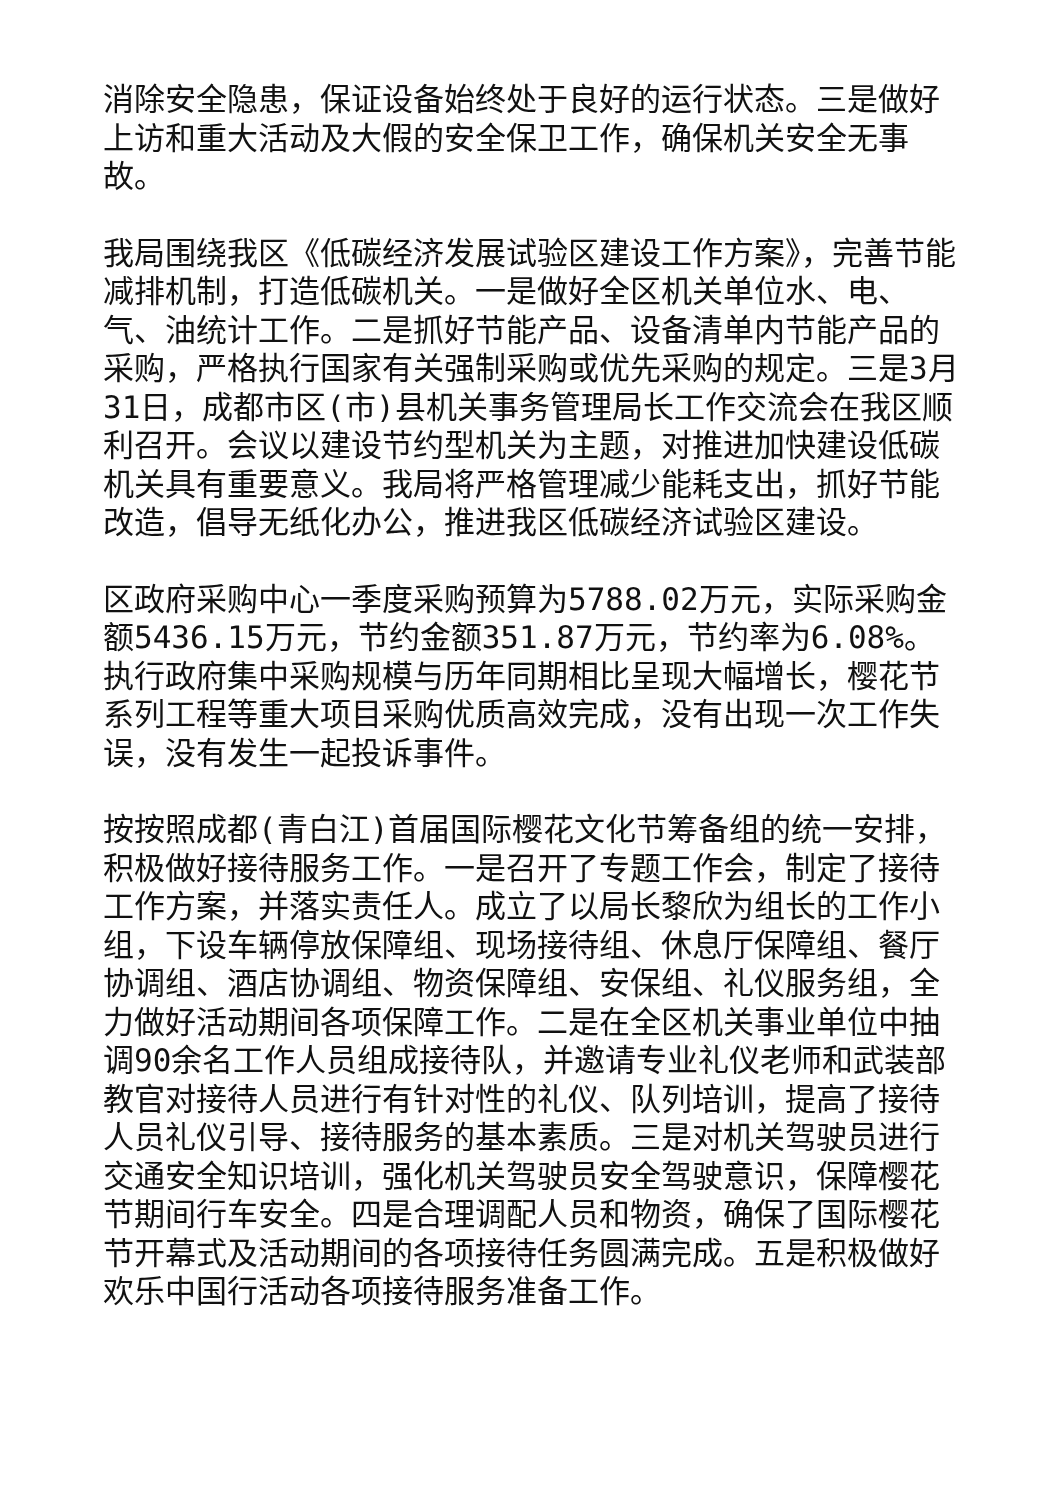消除安全隐患，保证设备始终处于良好的运行状态。三是做好上访和重大活动及大假的安全保卫工作，确保机关安全无事故。
我局围绕我区《低碳经济发展试验区建设工作方案》，完善节能减排机制，打造低碳机关。一是做好全区机关单位水、电、气、油统计工作。二是抓好节能产品、设备清单内节能产品的采购，严格执行国家有关强制采购或优先采购的规定。三是3月31日，成都市区(市)县机关事务管理局长工作交流会在我区顺利召开。会议以建设节约型机关为主题，对推进加快建设低碳机关具有重要意义。我局将严格管理减少能耗支出，抓好节能改造，倡导无纸化办公，推进我区低碳经济试验区建设。
区政府采购中心一季度采购预算为5788.02万元，实际采购金额5436.15万元，节约金额351.87万元，节约率为6.08%。执行政府集中采购规模与历年同期相比呈现大幅增长，樱花节系列工程等重大项目采购优质高效完成，没有出现一次工作失误，没有发生一起投诉事件。
按按照成都(青白江)首届国际樱花文化节筹备组的统一安排，积极做好接待服务工作。一是召开了专题工作会，制定了接待工作方案，并落实责任人。成立了以局长黎欣为组长的工作小组，下设车辆停放保障组、现场接待组、休息厅保障组、餐厅协调组、酒店协调组、物资保障组、安保组、礼仪服务组，全力做好活动期间各项保障工作。二是在全区机关事业单位中抽调90余名工作人员组成接待队，并邀请专业礼仪老师和武装部教官对接待人员进行有针对性的礼仪、队列培训，提高了接待人员礼仪引导、接待服务的基本素质。三是对机关驾驶员进行交通安全知识培训，强化机关驾驶员安全驾驶意识，保障樱花节期间行车安全。四是合理调配人员和物资，确保了国际樱花节开幕式及活动期间的各项接待任务圆满完成。五是积极做好欢乐中国行活动各项接待服务准备工作。